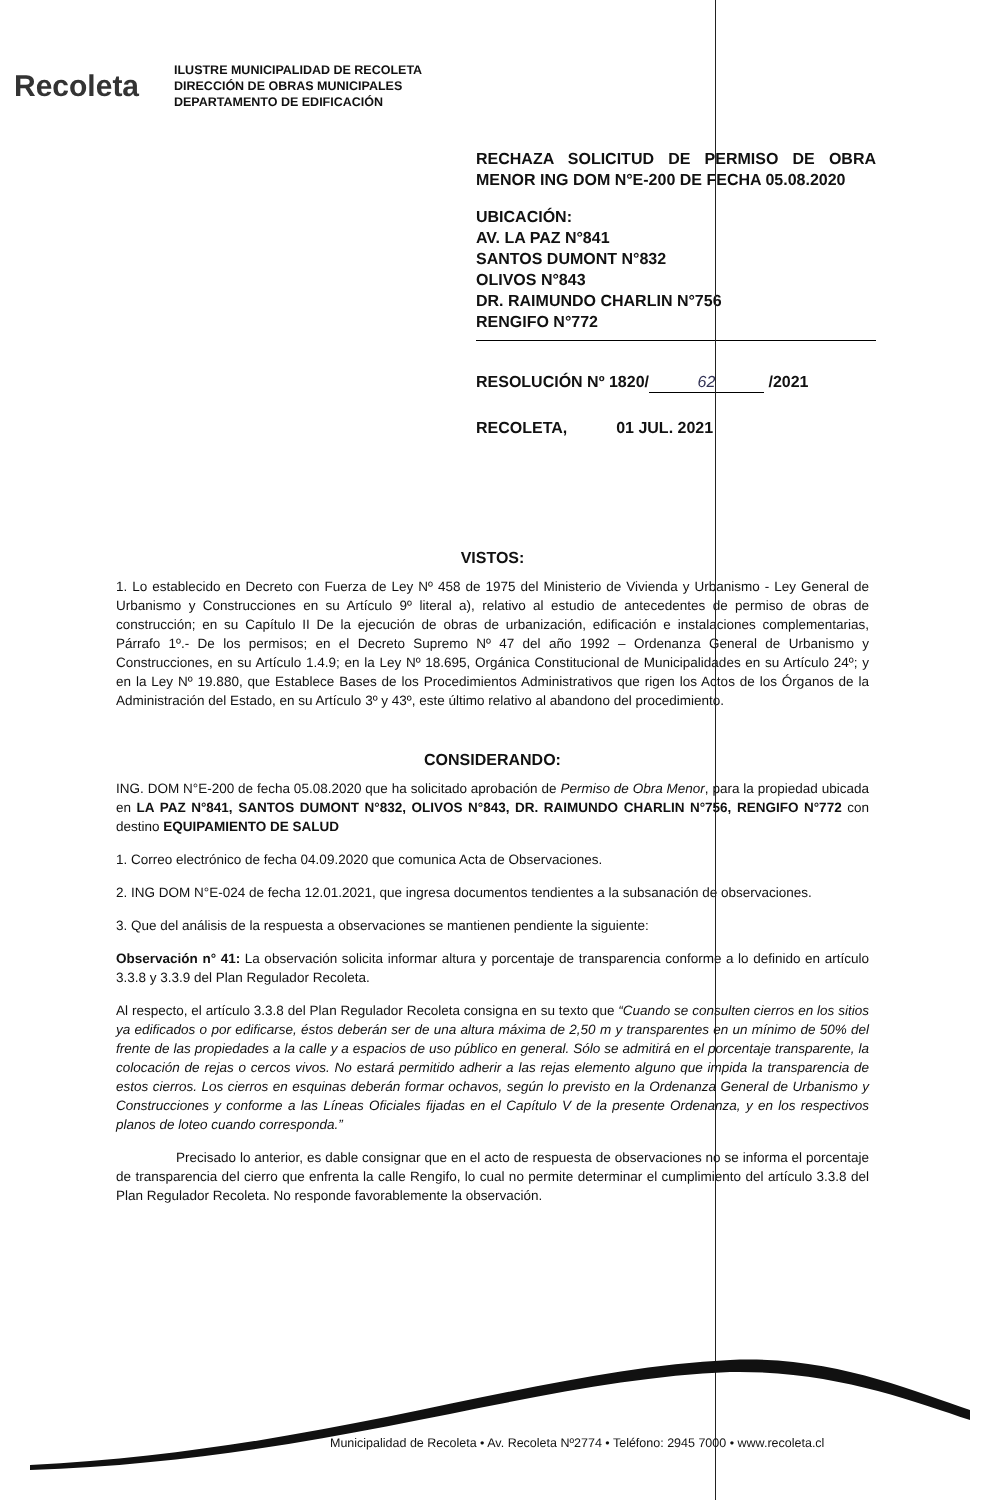Recoleta
ILUSTRE MUNICIPALIDAD DE RECOLETA
DIRECCIÓN DE OBRAS MUNICIPALES
DEPARTAMENTO DE EDIFICACIÓN
RECHAZA SOLICITUD DE PERMISO DE OBRA MENOR ING DOM N°E-200 DE FECHA 05.08.2020
UBICACIÓN:
AV. LA PAZ N°841
SANTOS DUMONT N°832
OLIVOS N°843
DR. RAIMUNDO CHARLIN N°756
RENGIFO N°772
RESOLUCIÓN Nº 1820/ 62 /2021
RECOLETA, 01 JUL. 2021
VISTOS:
1. Lo establecido en Decreto con Fuerza de Ley Nº 458 de 1975 del Ministerio de Vivienda y Urbanismo - Ley General de Urbanismo y Construcciones en su Artículo 9º literal a), relativo al estudio de antecedentes de permiso de obras de construcción; en su Capítulo II De la ejecución de obras de urbanización, edificación e instalaciones complementarias, Párrafo 1º.- De los permisos; en el Decreto Supremo Nº 47 del año 1992 – Ordenanza General de Urbanismo y Construcciones, en su Artículo 1.4.9; en la Ley Nº 18.695, Orgánica Constitucional de Municipalidades en su Artículo 24º; y en la Ley Nº 19.880, que Establece Bases de los Procedimientos Administrativos que rigen los Actos de los Órganos de la Administración del Estado, en su Artículo 3º y 43º, este último relativo al abandono del procedimiento.
CONSIDERANDO:
ING. DOM N°E-200 de fecha 05.08.2020 que ha solicitado aprobación de Permiso de Obra Menor, para la propiedad ubicada en LA PAZ N°841, SANTOS DUMONT N°832, OLIVOS N°843, DR. RAIMUNDO CHARLIN N°756, RENGIFO N°772 con destino EQUIPAMIENTO DE SALUD
1. Correo electrónico de fecha 04.09.2020 que comunica Acta de Observaciones.
2. ING DOM N°E-024 de fecha 12.01.2021, que ingresa documentos tendientes a la subsanación de observaciones.
3. Que del análisis de la respuesta a observaciones se mantienen pendiente la siguiente:
Observación n° 41: La observación solicita informar altura y porcentaje de transparencia conforme a lo definido en artículo 3.3.8 y 3.3.9 del Plan Regulador Recoleta.
Al respecto, el artículo 3.3.8 del Plan Regulador Recoleta consigna en su texto que “Cuando se consulten cierros en los sitios ya edificados o por edificarse, éstos deberán ser de una altura máxima de 2,50 m y transparentes en un mínimo de 50% del frente de las propiedades a la calle y a espacios de uso público en general. Sólo se admitirá en el porcentaje transparente, la colocación de rejas o cercos vivos. No estará permitido adherir a las rejas elemento alguno que impida la transparencia de estos cierros. Los cierros en esquinas deberán formar ochavos, según lo previsto en la Ordenanza General de Urbanismo y Construcciones y conforme a las Líneas Oficiales fijadas en el Capítulo V de la presente Ordenanza, y en los respectivos planos de loteo cuando corresponda.”
Precisado lo anterior, es dable consignar que en el acto de respuesta de observaciones no se informa el porcentaje de transparencia del cierro que enfrenta la calle Rengifo, lo cual no permite determinar el cumplimiento del artículo 3.3.8 del Plan Regulador Recoleta. No responde favorablemente la observación.
Municipalidad de Recoleta • Av. Recoleta Nº2774 • Teléfono: 2945 7000 • www.recoleta.cl